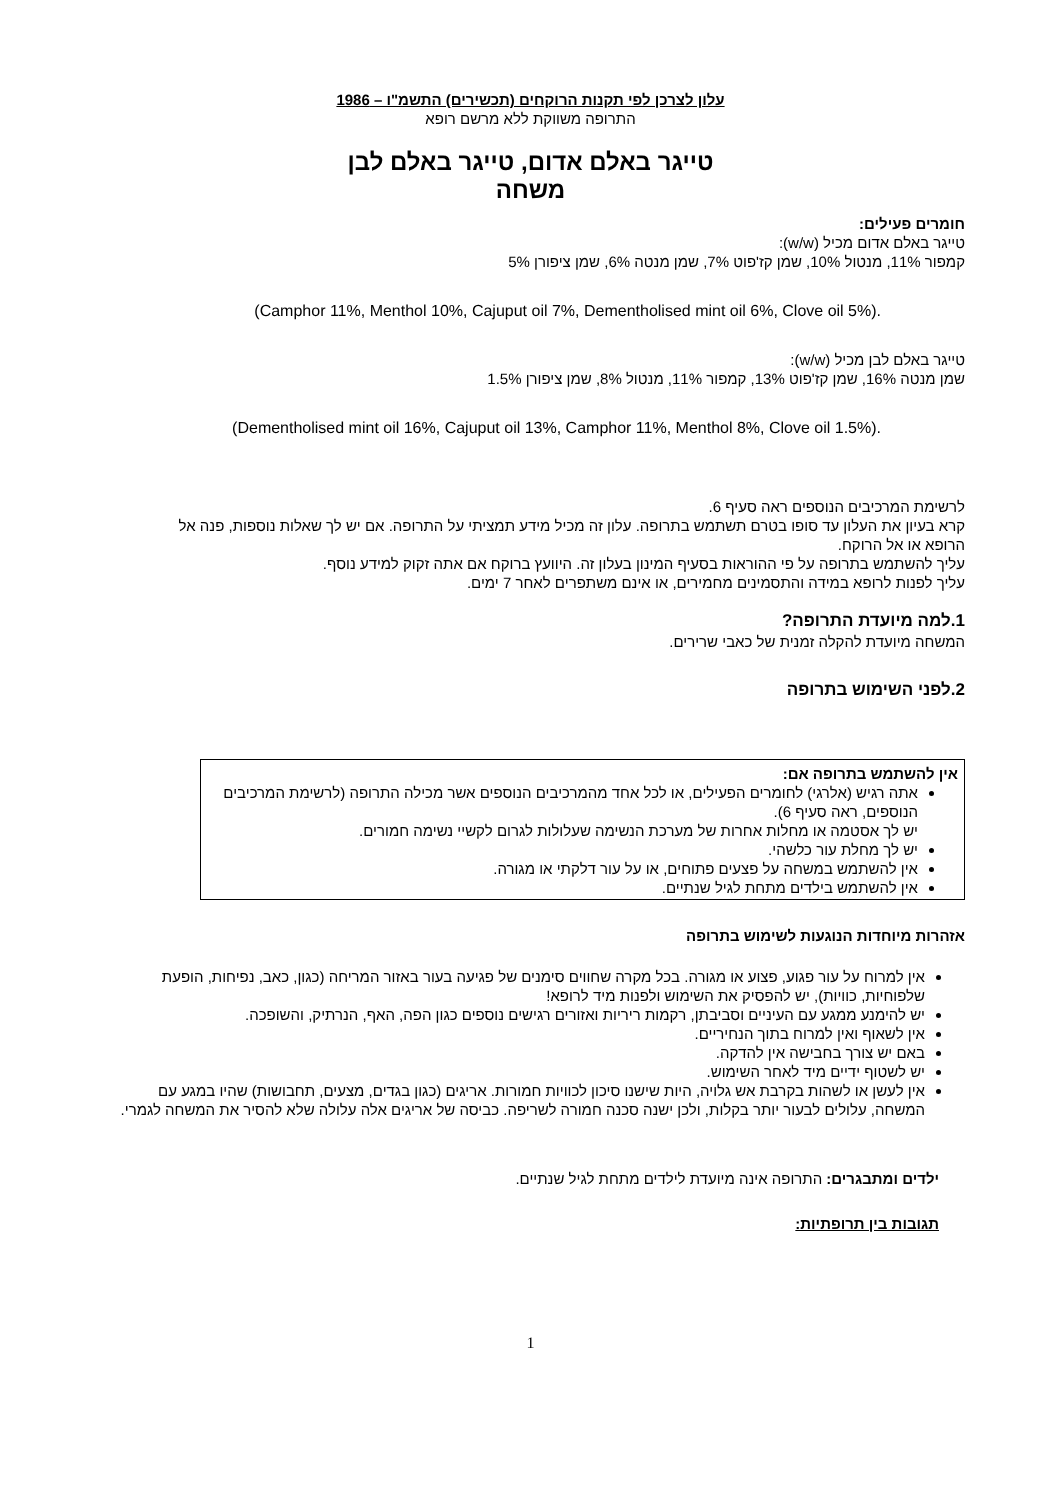עלון לצרכן לפי תקנות הרוקחים (תכשירים) התשמ"ו – 1986
התרופה משווקת ללא מרשם רופא
טייגר באלם אדום, טייגר באלם לבן
משחה
חומרים פעילים:
טייגר באלם אדום מכיל (w/w):
קמפור 11%, מנטול 10%, שמן קז'פוט 7%, שמן מנטה 6%, שמן ציפורן 5%
(Camphor 11%, Menthol 10%, Cajuput oil 7%, Dementholised mint oil 6%, Clove oil 5%).
טייגר באלם לבן מכיל (w/w):
שמן מנטה 16%, שמן קז'פוט 13%, קמפור 11%, מנטול 8%, שמן ציפורן 1.5%
(Dementholised mint oil 16%, Cajuput oil 13%, Camphor 11%, Menthol 8%, Clove oil 1.5%).
לרשימת המרכיבים הנוספים ראה סעיף 6.
קרא בעיון את העלון עד סופו בטרם תשתמש בתרופה. עלון זה מכיל מידע תמציתי על התרופה. אם יש לך שאלות נוספות, פנה אל הרופא או אל הרוקח.
עליך להשתמש בתרופה על פי ההוראות בסעיף המינון בעלון זה. היוועץ ברוקח אם אתה זקוק למידע נוסף.
עליך לפנות לרופא במידה והתסמינים מחמירים, או אינם משתפרים לאחר 7 ימים.
1.למה מיועדת התרופה?
המשחה מיועדת להקלה זמנית של כאבי שרירים.
2.לפני השימוש בתרופה
אין להשתמש בתרופה אם:
אתה רגיש (אלרגי) לחומרים הפעילים, או לכל אחד מהמרכיבים הנוספים אשר מכילה התרופה (לרשימת המרכיבים הנוספים, ראה סעיף 6).
יש לך אסטמה או מחלות אחרות של מערכת הנשימה שעלולות לגרום לקשיי נשימה חמורים.
יש לך מחלת עור כלשהי.
אין להשתמש במשחה על פצעים פתוחים, או על עור דלקתי או מגורה.
אין להשתמש בילדים מתחת לגיל שנתיים.
אזהרות מיוחדות הנוגעות לשימוש בתרופה
אין למרוח על עור פגוע, פצוע או מגורה. בכל מקרה שחווים סימנים של פגיעה בעור באזור המריחה (כגון, כאב, נפיחות, הופעת שלפוחיות, כוויות), יש להפסיק את השימוש ולפנות מיד לרופא!
יש להימנע ממגע עם העיניים וסביבתן, רקמות ריריות ואזורים רגישים נוספים כגון הפה, האף, הנרתיק, והשופכה.
אין לשאוף ואין למרוח בתוך הנחיריים.
באם יש צורך בחבישה אין להדקה.
יש לשטוף ידיים מיד לאחר השימוש.
אין לעשן או לשהות בקרבת אש גלויה, היות שישנו סיכון לכוויות חמורות. אריגים (כגון בגדים, מצעים, תחבושות) שהיו במגע עם המשחה, עלולים לבעור יותר בקלות, ולכן ישנה סכנה חמורה לשריפה. כביסה של אריגים אלה עלולה שלא להסיר את המשחה לגמרי.
ילדים ומתבגרים: התרופה אינה מיועדת לילדים מתחת לגיל שנתיים.
תגובות בין תרופתיות:
1